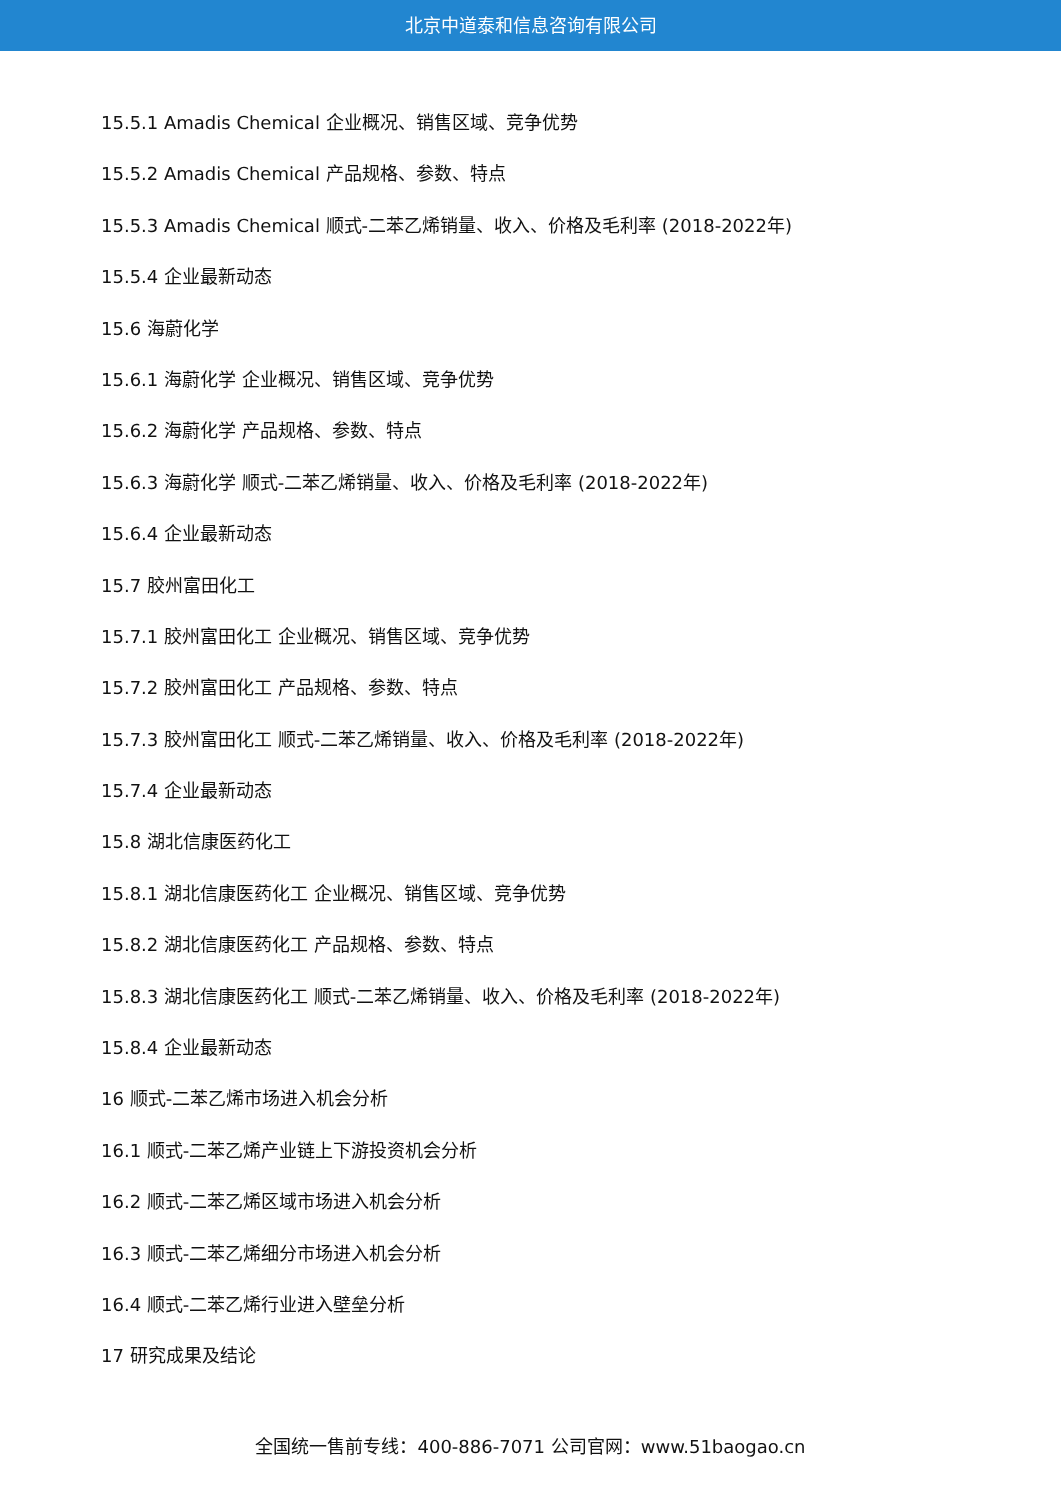北京中道泰和信息咨询有限公司
15.5.1 Amadis Chemical 企业概况、销售区域、竞争优势
15.5.2 Amadis Chemical 产品规格、参数、特点
15.5.3 Amadis Chemical 顺式-二苯乙烯销量、收入、价格及毛利率 (2018-2022年)
15.5.4 企业最新动态
15.6 海蔚化学
15.6.1 海蔚化学 企业概况、销售区域、竞争优势
15.6.2 海蔚化学 产品规格、参数、特点
15.6.3 海蔚化学 顺式-二苯乙烯销量、收入、价格及毛利率 (2018-2022年)
15.6.4 企业最新动态
15.7 胶州富田化工
15.7.1 胶州富田化工 企业概况、销售区域、竞争优势
15.7.2 胶州富田化工 产品规格、参数、特点
15.7.3 胶州富田化工 顺式-二苯乙烯销量、收入、价格及毛利率 (2018-2022年)
15.7.4 企业最新动态
15.8 湖北信康医药化工
15.8.1 湖北信康医药化工 企业概况、销售区域、竞争优势
15.8.2 湖北信康医药化工 产品规格、参数、特点
15.8.3 湖北信康医药化工 顺式-二苯乙烯销量、收入、价格及毛利率 (2018-2022年)
15.8.4 企业最新动态
16 顺式-二苯乙烯市场进入机会分析
16.1 顺式-二苯乙烯产业链上下游投资机会分析
16.2 顺式-二苯乙烯区域市场进入机会分析
16.3 顺式-二苯乙烯细分市场进入机会分析
16.4 顺式-二苯乙烯行业进入壁垒分析
17 研究成果及结论
全国统一售前专线：400-886-7071 公司官网：www.51baogao.cn